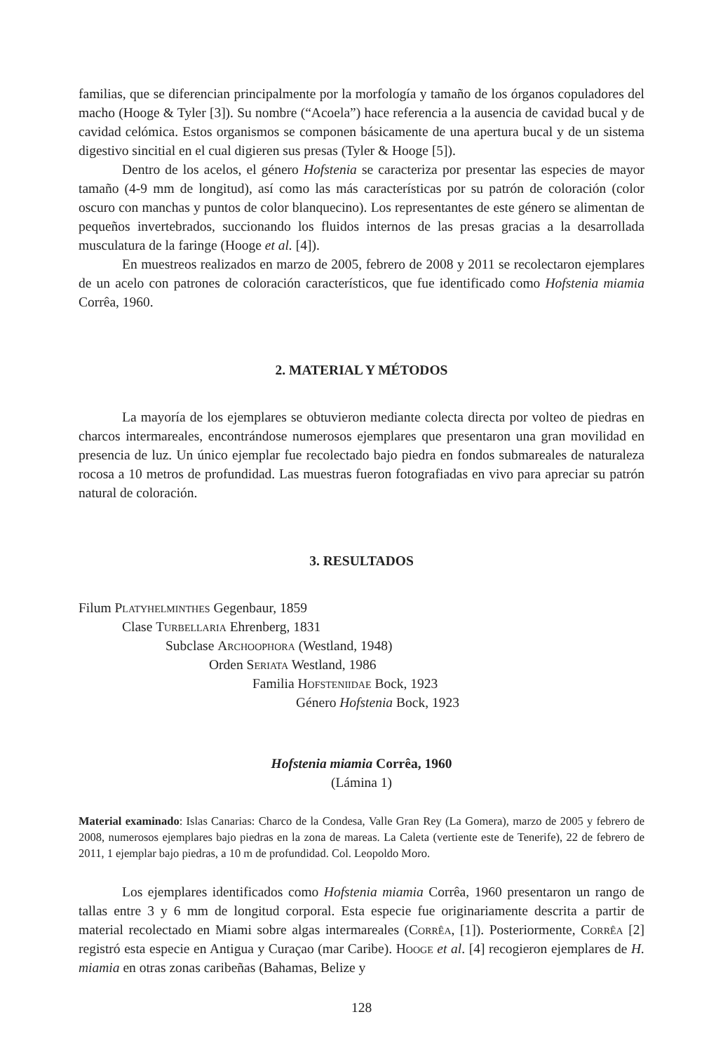familias, que se diferencian principalmente por la morfología y tamaño de los órganos copuladores del macho (Hooge & Tyler [3]). Su nombre (“Acoela”) hace referencia a la ausencia de cavidad bucal y de cavidad celómica. Estos organismos se componen básicamente de una apertura bucal y de un sistema digestivo sincitial en el cual digieren sus presas (Tyler & Hooge [5]).
Dentro de los acelos, el género Hofstenia se caracteriza por presentar las especies de mayor tamaño (4-9 mm de longitud), así como las más características por su patrón de coloración (color oscuro con manchas y puntos de color blanquecino). Los representantes de este género se alimentan de pequeños invertebrados, succionando los fluidos internos de las presas gracias a la desarrollada musculatura de la faringe (Hooge et al. [4]).
En muestreos realizados en marzo de 2005, febrero de 2008 y 2011 se recolectaron ejemplares de un acelo con patrones de coloración característicos, que fue identificado como Hofstenia miamia Corrêa, 1960.
2. MATERIAL Y MÉTODOS
La mayoría de los ejemplares se obtuvieron mediante colecta directa por volteo de piedras en charcos intermareales, encontrándose numerosos ejemplares que presentaron una gran movilidad en presencia de luz. Un único ejemplar fue recolectado bajo piedra en fondos submareales de naturaleza rocosa a 10 metros de profundidad. Las muestras fueron fotografiadas en vivo para apreciar su patrón natural de coloración.
3. RESULTADOS
Filum Platyhelminthes Gegenbaur, 1859
Clase Turbellaria Ehrenberg, 1831
Subclase Archoophora (Westland, 1948)
Orden Seriata Westland, 1986
Familia Hofsteniidae Bock, 1923
Género Hofstenia Bock, 1923
Hofstenia miamia Corrêa, 1960
(Lámina 1)
Material examinado: Islas Canarias: Charco de la Condesa, Valle Gran Rey (La Gomera), marzo de 2005 y febrero de 2008, numerosos ejemplares bajo piedras en la zona de mareas. La Caleta (vertiente este de Tenerife), 22 de febrero de 2011, 1 ejemplar bajo piedras, a 10 m de profundidad. Col. Leopoldo Moro.
Los ejemplares identificados como Hofstenia miamia Corrêa, 1960 presentaron un rango de tallas entre 3 y 6 mm de longitud corporal. Esta especie fue originariamente descrita a partir de material recolectado en Miami sobre algas intermareales (Corrêa, [1]). Posteriormente, Corrêa [2] registró esta especie en Antigua y Curaçao (mar Caribe). Hooge et al. [4] recogieron ejemplares de H. miamia en otras zonas caribeñas (Bahamas, Belize y
128